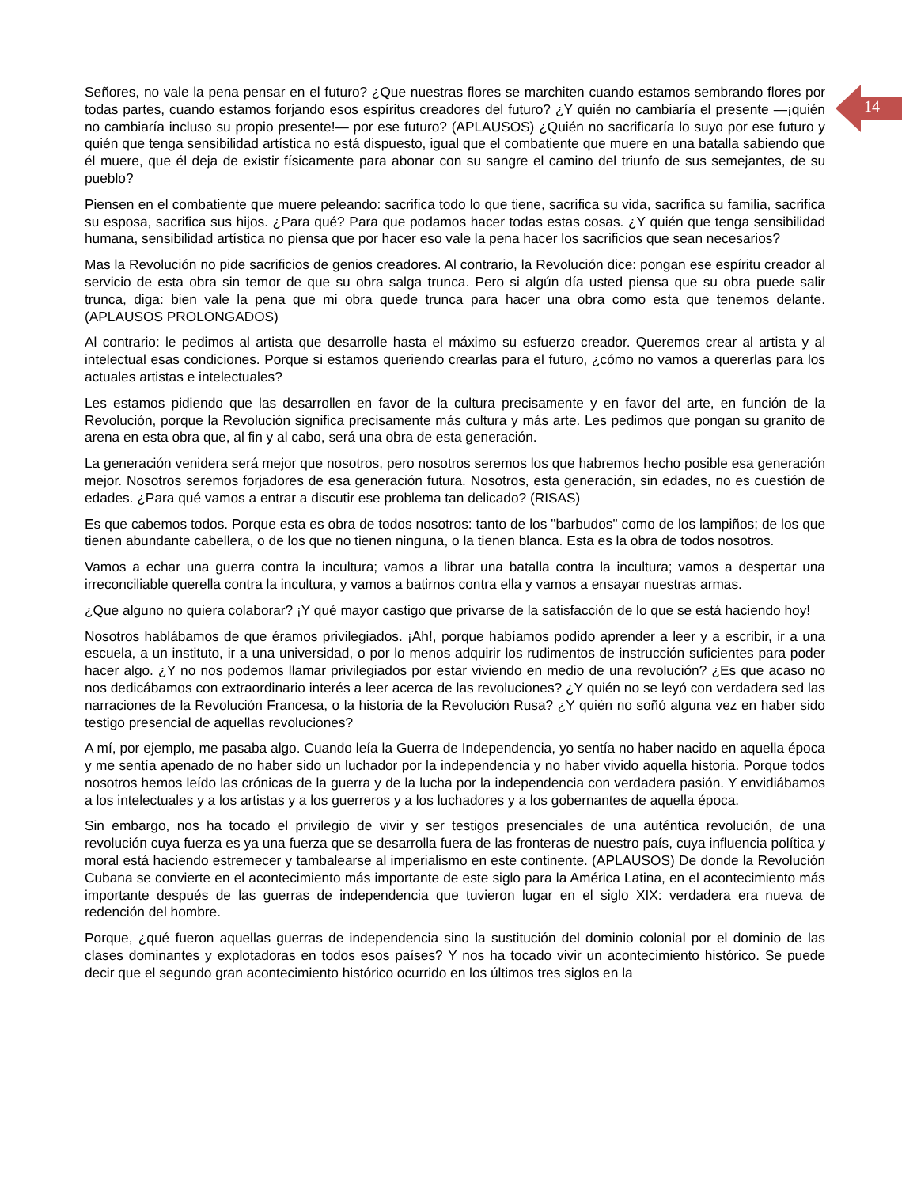14
Señores, no vale la pena pensar en el futuro? ¿Que nuestras flores se marchiten cuando estamos sembrando flores por todas partes, cuando estamos forjando esos espíritus creadores del futuro? ¿Y quién no cambiaría el presente —¡quién no cambiaría incluso su propio presente!— por ese futuro? (APLAUSOS) ¿Quién no sacrificaría lo suyo por ese futuro y quién que tenga sensibilidad artística no está dispuesto, igual que el combatiente que muere en una batalla sabiendo que él muere, que él deja de existir físicamente para abonar con su sangre el camino del triunfo de sus semejantes, de su pueblo?
Piensen en el combatiente que muere peleando: sacrifica todo lo que tiene, sacrifica su vida, sacrifica su familia, sacrifica su esposa, sacrifica sus hijos. ¿Para qué? Para que podamos hacer todas estas cosas. ¿Y quién que tenga sensibilidad humana, sensibilidad artística no piensa que por hacer eso vale la pena hacer los sacrificios que sean necesarios?
Mas la Revolución no pide sacrificios de genios creadores. Al contrario, la Revolución dice: pongan ese espíritu creador al servicio de esta obra sin temor de que su obra salga trunca. Pero si algún día usted piensa que su obra puede salir trunca, diga: bien vale la pena que mi obra quede trunca para hacer una obra como esta que tenemos delante. (APLAUSOS PROLONGADOS)
Al contrario: le pedimos al artista que desarrolle hasta el máximo su esfuerzo creador. Queremos crear al artista y al intelectual esas condiciones. Porque si estamos queriendo crearlas para el futuro, ¿cómo no vamos a quererlas para los actuales artistas e intelectuales?
Les estamos pidiendo que las desarrollen en favor de la cultura precisamente y en favor del arte, en función de la Revolución, porque la Revolución significa precisamente más cultura y más arte. Les pedimos que pongan su granito de arena en esta obra que, al fin y al cabo, será una obra de esta generación.
La generación venidera será mejor que nosotros, pero nosotros seremos los que habremos hecho posible esa generación mejor. Nosotros seremos forjadores de esa generación futura. Nosotros, esta generación, sin edades, no es cuestión de edades. ¿Para qué vamos a entrar a discutir ese problema tan delicado? (RISAS)
Es que cabemos todos. Porque esta es obra de todos nosotros: tanto de los "barbudos" como de los lampiños; de los que tienen abundante cabellera, o de los que no tienen ninguna, o la tienen blanca. Esta es la obra de todos nosotros.
Vamos a echar una guerra contra la incultura; vamos a librar una batalla contra la incultura; vamos a despertar una irreconciliable querella contra la incultura, y vamos a batirnos contra ella y vamos a ensayar nuestras armas.
¿Que alguno no quiera colaborar? ¡Y qué mayor castigo que privarse de la satisfacción de lo que se está haciendo hoy!
Nosotros hablábamos de que éramos privilegiados. ¡Ah!, porque habíamos podido aprender a leer y a escribir, ir a una escuela, a un instituto, ir a una universidad, o por lo menos adquirir los rudimentos de instrucción suficientes para poder hacer algo. ¿Y no nos podemos llamar privilegiados por estar viviendo en medio de una revolución? ¿Es que acaso no nos dedicábamos con extraordinario interés a leer acerca de las revoluciones? ¿Y quién no se leyó con verdadera sed las narraciones de la Revolución Francesa, o la historia de la Revolución Rusa? ¿Y quién no soñó alguna vez en haber sido testigo presencial de aquellas revoluciones?
A mí, por ejemplo, me pasaba algo. Cuando leía la Guerra de Independencia, yo sentía no haber nacido en aquella época y me sentía apenado de no haber sido un luchador por la independencia y no haber vivido aquella historia. Porque todos nosotros hemos leído las crónicas de la guerra y de la lucha por la independencia con verdadera pasión. Y envidiábamos a los intelectuales y a los artistas y a los guerreros y a los luchadores y a los gobernantes de aquella época.
Sin embargo, nos ha tocado el privilegio de vivir y ser testigos presenciales de una auténtica revolución, de una revolución cuya fuerza es ya una fuerza que se desarrolla fuera de las fronteras de nuestro país, cuya influencia política y moral está haciendo estremecer y tambalearse al imperialismo en este continente. (APLAUSOS) De donde la Revolución Cubana se convierte en el acontecimiento más importante de este siglo para la América Latina, en el acontecimiento más importante después de las guerras de independencia que tuvieron lugar en el siglo XIX: verdadera era nueva de redención del hombre.
Porque, ¿qué fueron aquellas guerras de independencia sino la sustitución del dominio colonial por el dominio de las clases dominantes y explotadoras en todos esos países? Y nos ha tocado vivir un acontecimiento histórico. Se puede decir que el segundo gran acontecimiento histórico ocurrido en los últimos tres siglos en la